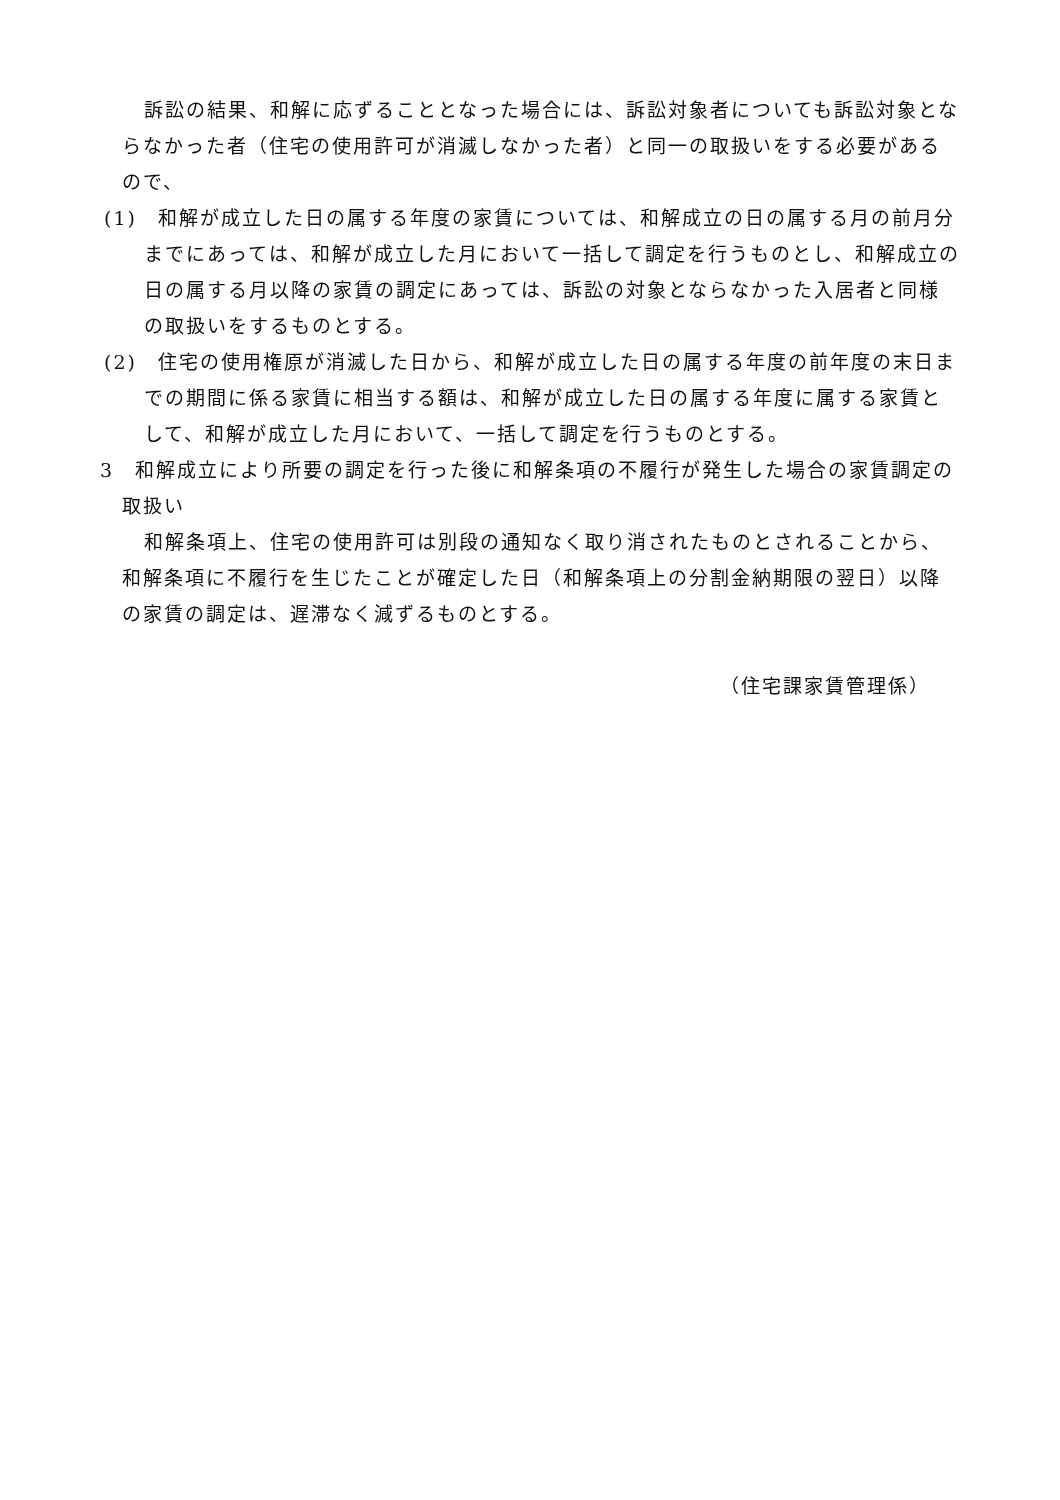訴訟の結果、和解に応ずることとなった場合には、訴訟対象者についても訴訟対象とならなかった者（住宅の使用許可が消滅しなかった者）と同一の取扱いをする必要があるので、
(1)　和解が成立した日の属する年度の家賃については、和解成立の日の属する月の前月分までにあっては、和解が成立した月において一括して調定を行うものとし、和解成立の日の属する月以降の家賃の調定にあっては、訴訟の対象とならなかった入居者と同様の取扱いをするものとする。
(2)　住宅の使用権原が消滅した日から、和解が成立した日の属する年度の前年度の末日までの期間に係る家賃に相当する額は、和解が成立した日の属する年度に属する家賃として、和解が成立した月において、一括して調定を行うものとする。
3　和解成立により所要の調定を行った後に和解条項の不履行が発生した場合の家賃調定の取扱い
和解条項上、住宅の使用許可は別段の通知なく取り消されたものとされることから、和解条項に不履行を生じたことが確定した日（和解条項上の分割金納期限の翌日）以降の家賃の調定は、遅滞なく減ずるものとする。
（住宅課家賃管理係）